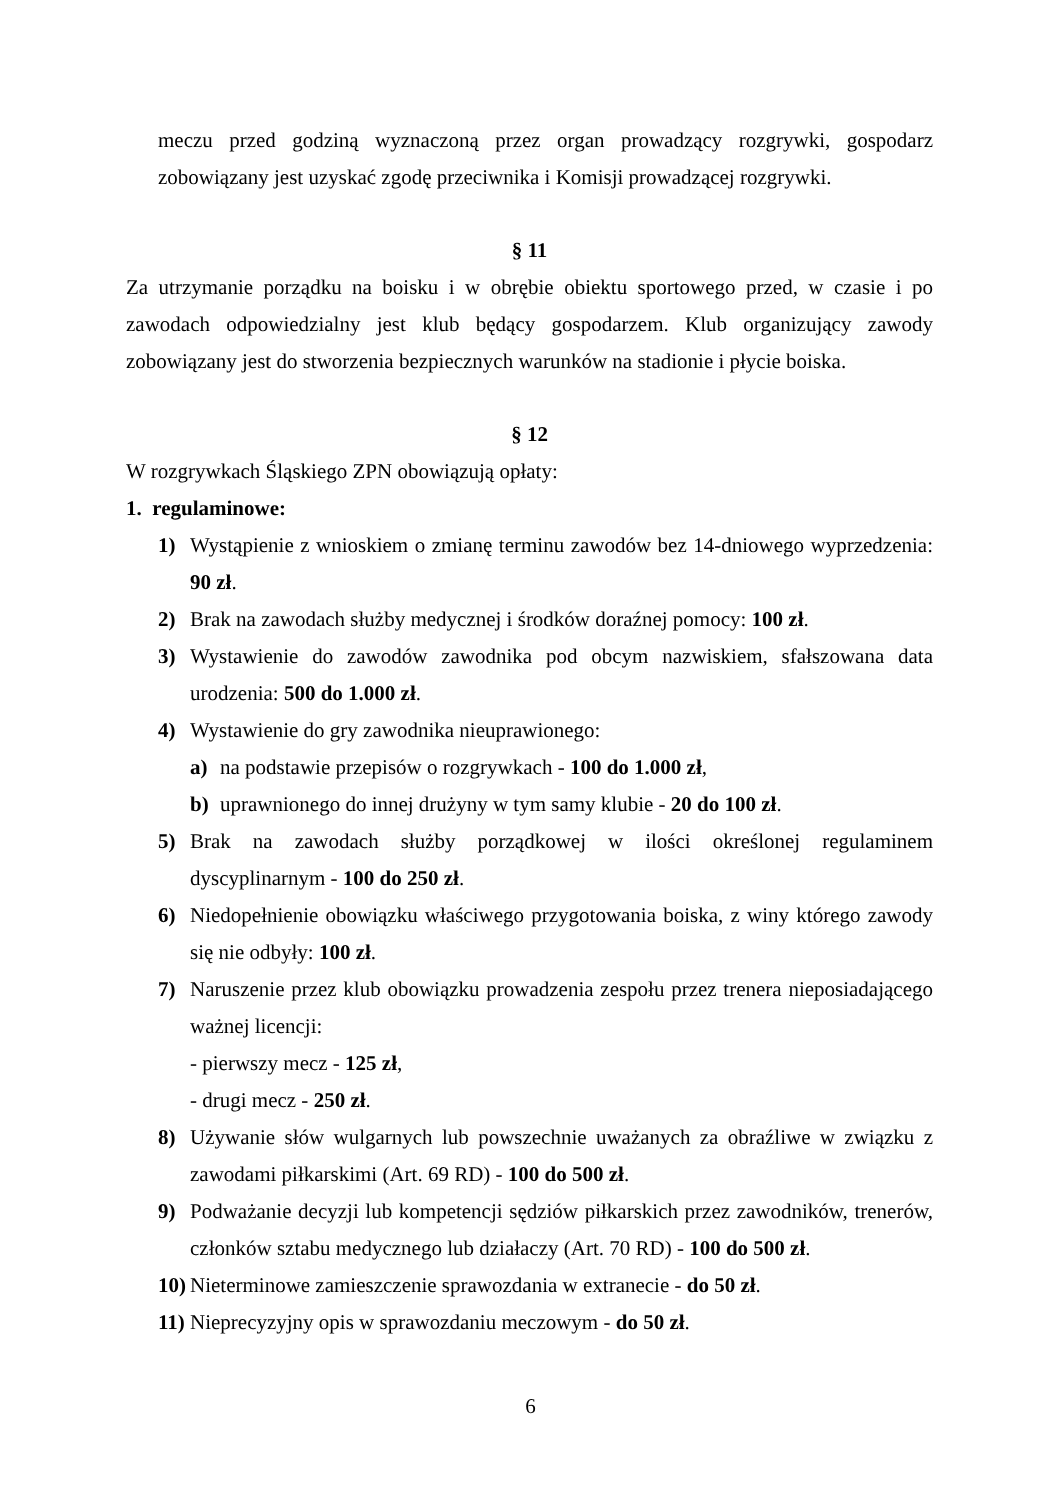meczu przed godziną wyznaczoną przez organ prowadzący rozgrywki, gospodarz zobowiązany jest uzyskać zgodę przeciwnika i Komisji prowadzącej rozgrywki.
§ 11
Za utrzymanie porządku na boisku i w obrębie obiektu sportowego przed, w czasie i po zawodach odpowiedzialny jest klub będący gospodarzem. Klub organizujący zawody zobowiązany jest do stworzenia bezpiecznych warunków na stadionie i płycie boiska.
§ 12
W rozgrywkach Śląskiego ZPN obowiązują opłaty:
1. regulaminowe:
1) Wystąpienie z wnioskiem o zmianę terminu zawodów bez 14-dniowego wyprzedzenia: 90 zł.
2) Brak na zawodach służby medycznej i środków doraźnej pomocy: 100 zł.
3) Wystawienie do zawodów zawodnika pod obcym nazwiskiem, sfałszowana data urodzenia: 500 do 1.000 zł.
4) Wystawienie do gry zawodnika nieuprawionego:
a) na podstawie przepisów o rozgrywkach - 100 do 1.000 zł,
b) uprawnionego do innej drużyny w tym samy klubie - 20 do 100 zł.
5) Brak na zawodach służby porządkowej w ilości określonej regulaminem dyscyplinarnym - 100 do 250 zł.
6) Niedopełnienie obowiązku właściwego przygotowania boiska, z winy którego zawody się nie odbyły: 100 zł.
7) Naruszenie przez klub obowiązku prowadzenia zespołu przez trenera nieposiadającego ważnej licencji:
- pierwszy mecz - 125 zł,
- drugi mecz - 250 zł.
8) Używanie słów wulgarnych lub powszechnie uważanych za obraźliwe w związku z zawodami piłkarskimi (Art. 69 RD) - 100 do 500 zł.
9) Podważanie decyzji lub kompetencji sędziów piłkarskich przez zawodników, trenerów, członków sztabu medycznego lub działaczy (Art. 70 RD) - 100 do 500 zł.
10)
Nieterminowe zamieszczenie sprawozdania w extranecie - do 50 zł.
11)
Nieprecyzyjny opis w sprawozdaniu meczowym - do 50 zł.
6